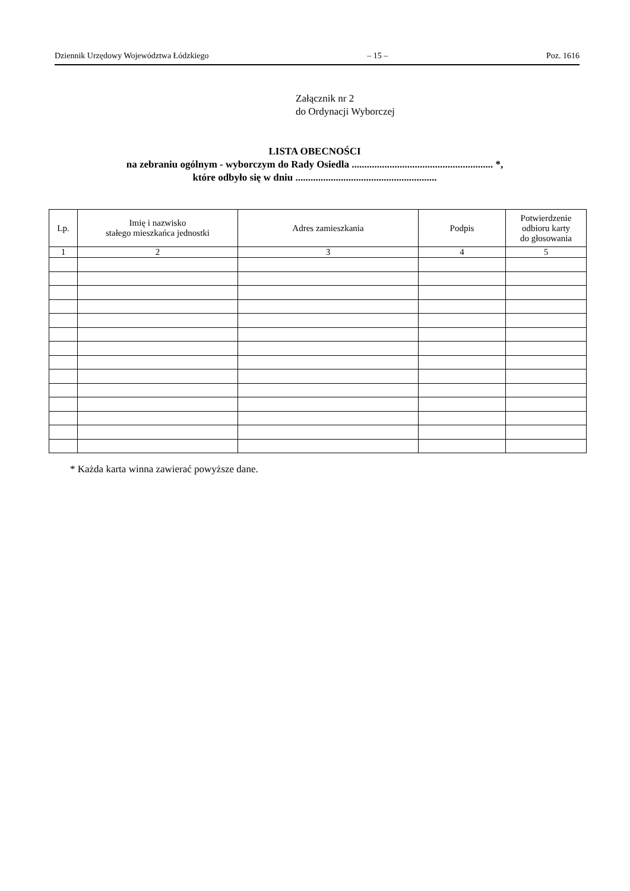Dziennik Urzędowy Województwa Łódzkiego – 15 – Poz. 1616
Załącznik nr 2
do Ordynacji Wyborczej
LISTA OBECNOŚCI
na zebraniu ogólnym - wyborczym do Rady Osiedla ........................................................ *,
które odbyło się w dniu ........................................................
| Lp. | Imię i nazwisko stałego mieszkańca jednostki | Adres zamieszkania | Podpis | Potwierdzenie odbioru karty do głosowania |
| --- | --- | --- | --- | --- |
| 1 | 2 | 3 | 4 | 5 |
* Każda karta winna zawierać powyższe dane.